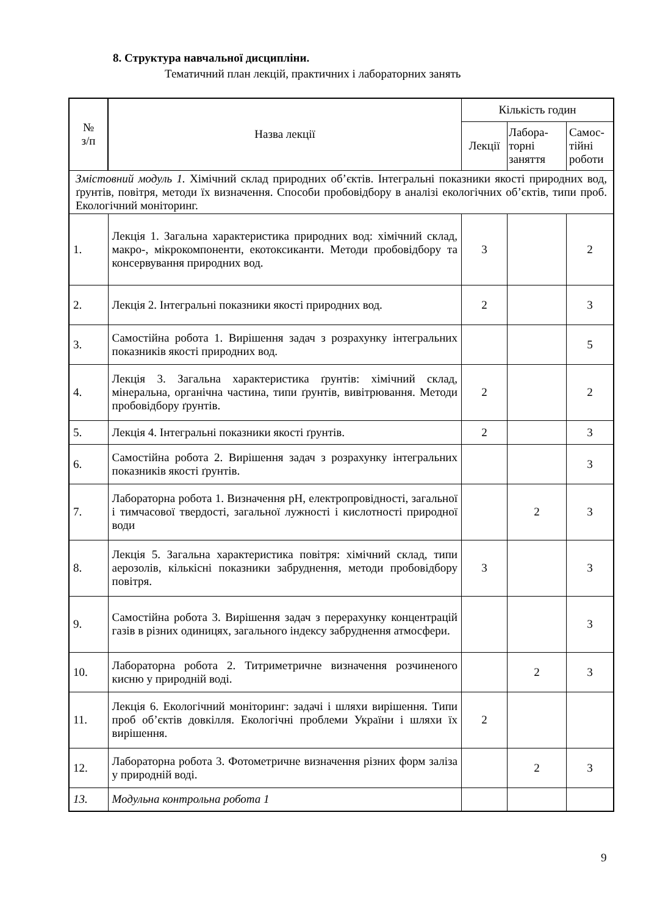8. Структура навчальної дисципліни.
Тематичний план лекцій, практичних і лабораторних занять
| № з/п | Назва лекції | Кількість годин | | |
| --- | --- | --- | --- | --- |
| | | Лекції | Лабора- торні заняття | Самос- тійні роботи |
| Змістовний модуль 1. Хімічний склад природних об’єктів. Інтегральні показники якості природних вод, ґрунтів, повітря, методи їх визначення. Способи пробовідбору в аналізі екологічних об’єктів, типи проб. Екологічний моніторинг. | | | | |
| 1. | Лекція 1. Загальна характеристика природних вод: хімічний склад, макро-, мікрокомпоненти, екотоксиканти. Методи пробовідбору та консервування природних вод. | 3 | | 2 |
| 2. | Лекція 2. Інтегральні показники якості природних вод. | 2 | | 3 |
| 3. | Самостійна робота 1. Вирішення задач з розрахунку інтегральних показників якості природних вод. | | | 5 |
| 4. | Лекція 3. Загальна характеристика ґрунтів: хімічний склад, мінеральна, органічна частина, типи ґрунтів, вивітрювання. Методи пробовідбору ґрунтів. | 2 | | 2 |
| 5. | Лекція 4. Інтегральні показники якості ґрунтів. | 2 | | 3 |
| 6. | Самостійна робота 2. Вирішення задач з розрахунку інтегральних показників якості ґрунтів. | | | 3 |
| 7. | Лабораторна робота 1. Визначення pH, електропровідності, загальної і тимчасової твердості, загальної лужності і кислотності природної води | | 2 | 3 |
| 8. | Лекція 5. Загальна характеристика повітря: хімічний склад, типи аерозолів, кількісні показники забруднення, методи пробовідбору повітря. | 3 | | 3 |
| 9. | Самостійна робота 3. Вирішення задач з перерахунку концентрацій газів в різних одиницях, загального індексу забруднення атмосфери. | | | 3 |
| 10. | Лабораторна робота 2. Титриметричне визначення розчиненого кисню у природній воді. | | 2 | 3 |
| 11. | Лекція 6. Екологічний моніторинг: задачі і шляхи вирішення. Типи проб об’єктів довкілля. Екологічні проблеми України і шляхи їх вирішення. | 2 | | |
| 12. | Лабораторна робота 3. Фотометричне визначення різних форм заліза у природній воді. | | 2 | 3 |
| 13. | Модульна контрольна робота 1 | | | |
9